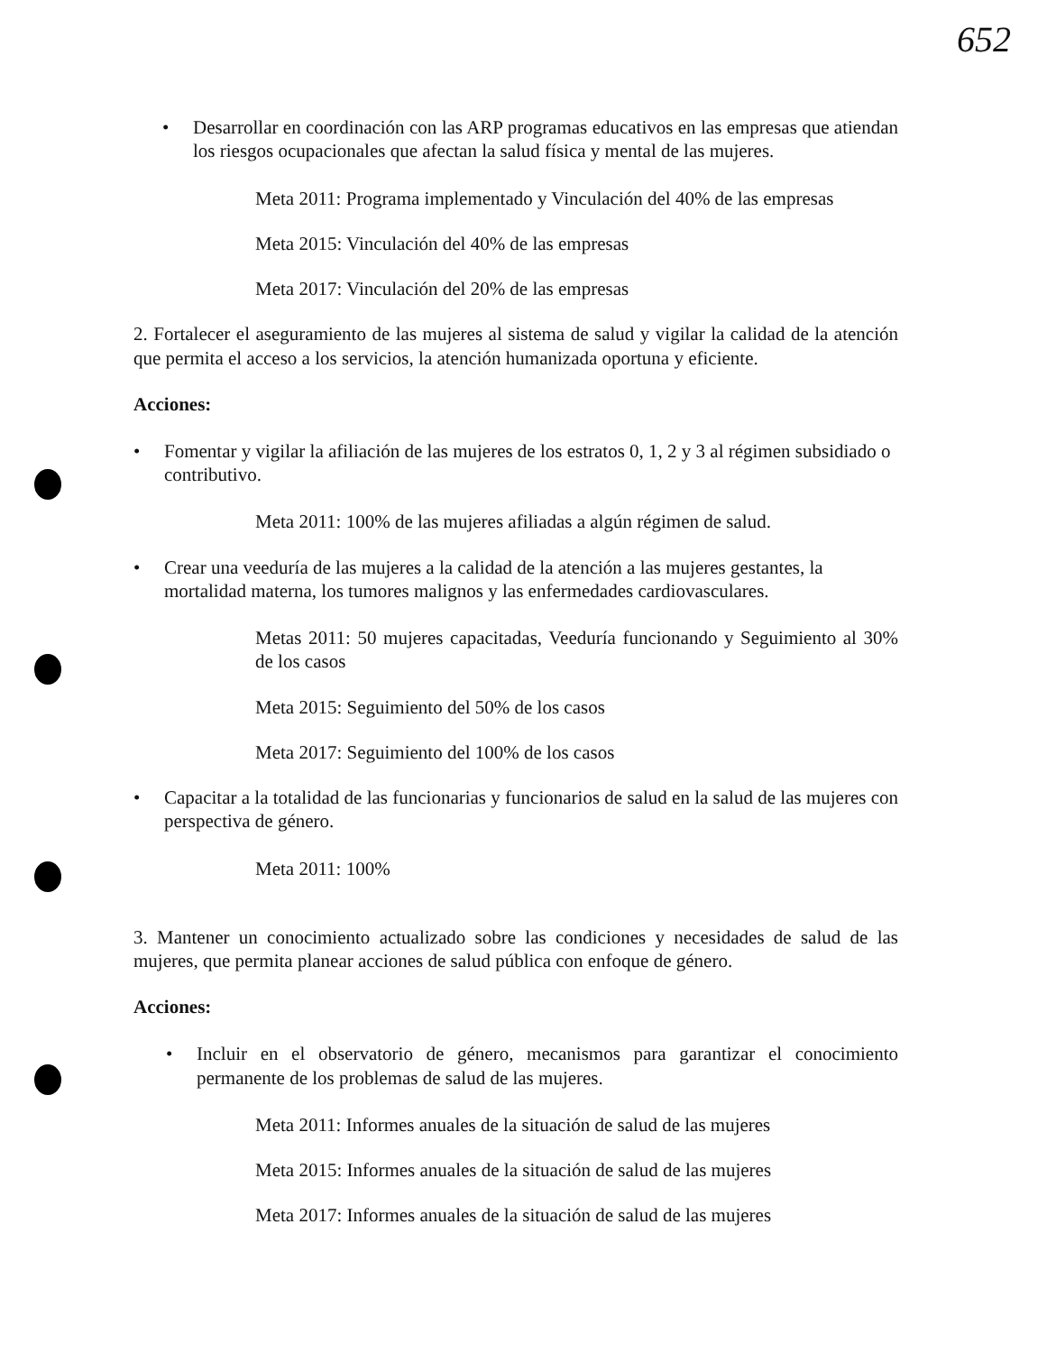652
• Desarrollar en coordinación con las ARP programas educativos en las empresas que atiendan los riesgos ocupacionales que afectan la salud física y mental de las mujeres.
Meta 2011: Programa implementado y Vinculación del 40% de las empresas
Meta 2015: Vinculación del 40% de las empresas
Meta 2017: Vinculación del 20% de las empresas
2. Fortalecer el aseguramiento de las mujeres al sistema de salud y vigilar la calidad de la atención que permita el acceso a los servicios, la atención humanizada oportuna y eficiente.
Acciones:
• Fomentar y vigilar la afiliación de las mujeres de los estratos 0, 1, 2 y 3 al régimen subsidiado o contributivo.
Meta 2011: 100% de las mujeres afiliadas a algún régimen de salud.
• Crear una veeduría de las mujeres a la calidad de la atención a las mujeres gestantes, la mortalidad materna, los tumores malignos y las enfermedades cardiovasculares.
Metas 2011: 50 mujeres capacitadas, Veeduría funcionando y Seguimiento al 30% de los casos
Meta 2015: Seguimiento del 50% de los casos
Meta 2017: Seguimiento del 100% de los casos
• Capacitar a la totalidad de las funcionarias y funcionarios de salud en la salud de las mujeres con perspectiva de género.
Meta 2011: 100%
3. Mantener un conocimiento actualizado sobre las condiciones y necesidades de salud de las mujeres, que permita planear acciones de salud pública con enfoque de género.
Acciones:
• Incluir en el observatorio de género, mecanismos para garantizar el conocimiento permanente de los problemas de salud de las mujeres.
Meta 2011: Informes anuales de la situación de salud de las mujeres
Meta 2015: Informes anuales de la situación de salud de las mujeres
Meta 2017: Informes anuales de la situación de salud de las mujeres